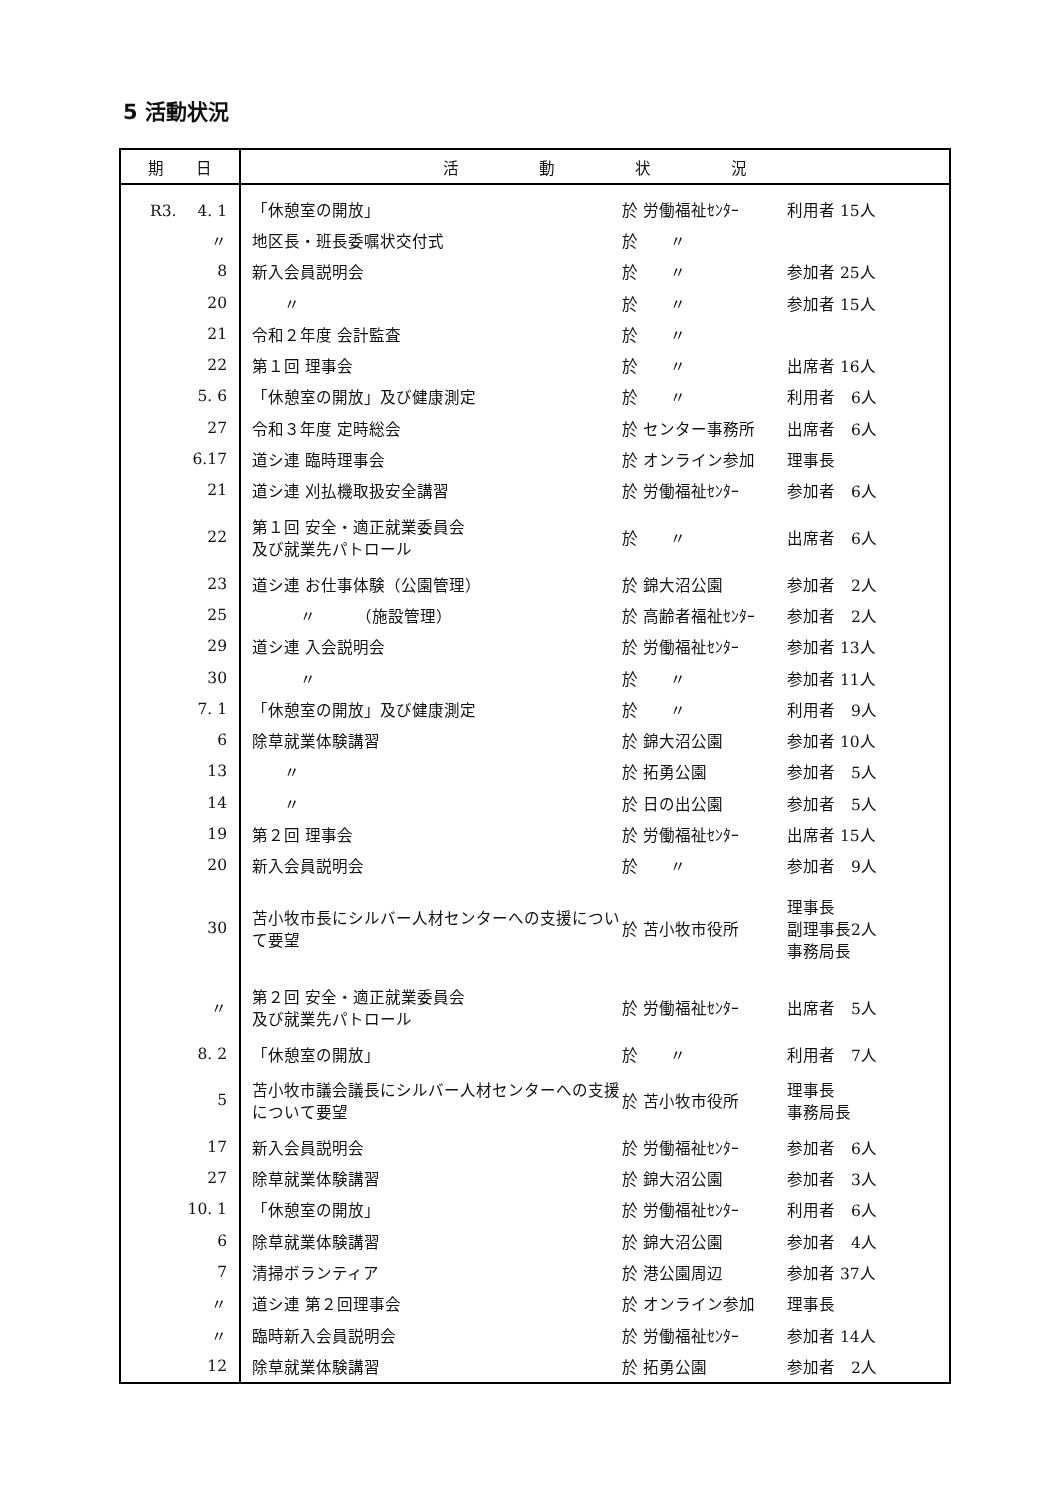5 活動状況
| 期 日 | 活 動 状 況 | | |
| --- | --- | --- | --- |
| R3. 4. 1 | 「休憩室の開放」 | 於 労働福祉ｾﾝﾀｰ | 利用者 15人 |
| 〃 | 地区長・班長委嘱状交付式 | 於 〃 | |
| 8 | 新入会員説明会 | 於 〃 | 参加者 25人 |
| 20 | 〃 | 於 〃 | 参加者 15人 |
| 21 | 令和２年度 会計監査 | 於 〃 | |
| 22 | 第１回 理事会 | 於 〃 | 出席者 16人 |
| 5. 6 | 「休憩室の開放」及び健康測定 | 於 〃 | 利用者 6人 |
| 27 | 令和３年度 定時総会 | 於 センター事務所 | 出席者 6人 |
| 6.17 | 道シ連 臨時理事会 | 於 オンライン参加 | 理事長 |
| 21 | 道シ連 刈払機取扱安全講習 | 於 労働福祉ｾﾝﾀｰ | 参加者 6人 |
| 22 | 第１回 安全・適正就業委員会 及び就業先パトロール | 於 〃 | 出席者 6人 |
| 23 | 道シ連 お仕事体験（公園管理） | 於 錦大沼公園 | 参加者 2人 |
| 25 | 〃 （施設管理） | 於 高齢者福祉ｾﾝﾀｰ | 参加者 2人 |
| 29 | 道シ連 入会説明会 | 於 労働福祉ｾﾝﾀｰ | 参加者 13人 |
| 30 | 〃 | 於 〃 | 参加者 11人 |
| 7. 1 | 「休憩室の開放」及び健康測定 | 於 〃 | 利用者 9人 |
| 6 | 除草就業体験講習 | 於 錦大沼公園 | 参加者 10人 |
| 13 | 〃 | 於 拓勇公園 | 参加者 5人 |
| 14 | 〃 | 於 日の出公園 | 参加者 5人 |
| 19 | 第２回 理事会 | 於 労働福祉ｾﾝﾀｰ | 出席者 15人 |
| 20 | 新入会員説明会 | 於 〃 | 参加者 9人 |
| 30 | 苫小牧市長にシルバー人材センターへの支援について要望 | 於 苫小牧市役所 | 理事長 副理事長2人 事務局長 |
| 〃 | 第２回 安全・適正就業委員会 及び就業先パトロール | 於 労働福祉ｾﾝﾀｰ | 出席者 5人 |
| 8. 2 | 「休憩室の開放」 | 於 〃 | 利用者 7人 |
| 5 | 苫小牧市議会議長にシルバー人材センターへの支援について要望 | 於 苫小牧市役所 | 理事長 事務局長 |
| 17 | 新入会員説明会 | 於 労働福祉ｾﾝﾀｰ | 参加者 6人 |
| 27 | 除草就業体験講習 | 於 錦大沼公園 | 参加者 3人 |
| 10. 1 | 「休憩室の開放」 | 於 労働福祉ｾﾝﾀｰ | 利用者 6人 |
| 6 | 除草就業体験講習 | 於 錦大沼公園 | 参加者 4人 |
| 7 | 清掃ボランティア | 於 港公園周辺 | 参加者 37人 |
| 〃 | 道シ連 第２回理事会 | 於 オンライン参加 | 理事長 |
| 〃 | 臨時新入会員説明会 | 於 労働福祉ｾﾝﾀｰ | 参加者 14人 |
| 12 | 除草就業体験講習 | 於 拓勇公園 | 参加者 2人 |